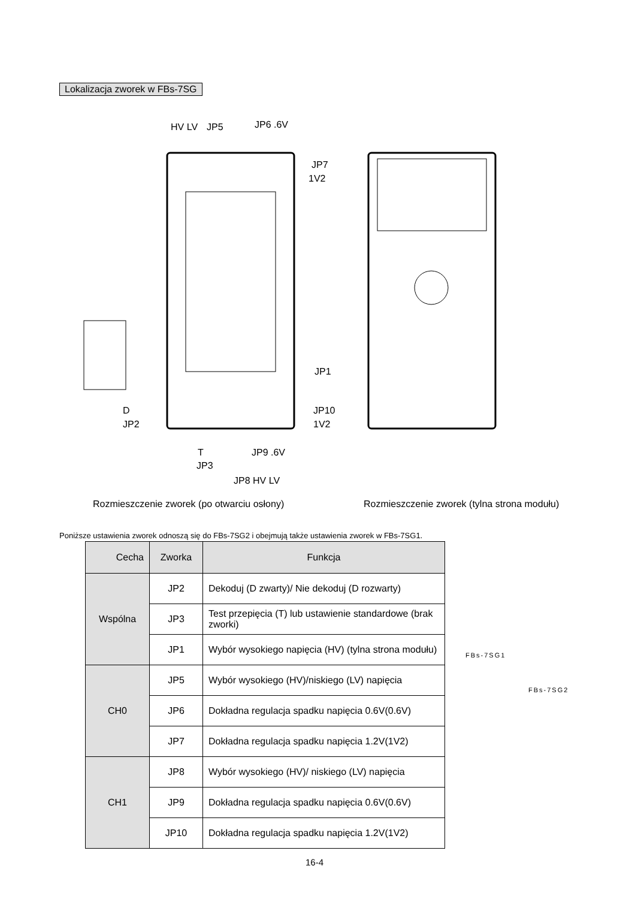Lokalizacja zworek w FBs-7SG
JP5
JP6 .6V
JP7
1V2
JP1
JP10
1V2
D
JP2
T
JP3
JP9 .6V
JP8 HV LV
HV LV
Rozmieszczenie zworek (po otwarciu osłony)
Rozmieszczenie zworek (tylna strona modułu)
Poniższe ustawienia zworek odnoszą się do FBs-7SG2 i obejmują także ustawienia zworek w FBs-7SG1.
| Cecha | Zworka | Funkcja |
| --- | --- | --- |
| Wspólna | JP2 | Dekoduj (D zwarty)/ Nie dekoduj (D rozwarty) |
| | JP3 | Test przepięcia (T) lub ustawienie standardowe (brak zworki) |
| | JP1 | Wybór wysokiego napięcia (HV) (tylna strona modułu) |
| CH0 | JP5 | Wybór wysokiego (HV)/niskiego (LV) napięcia |
| | JP6 | Dokładna regulacja spadku napięcia 0.6V(0.6V) |
| | JP7 | Dokładna regulacja spadku napięcia 1.2V(1V2) |
| CH1 | JP8 | Wybór wysokiego (HV)/ niskiego (LV) napięcia |
| | JP9 | Dokładna regulacja spadku napięcia 0.6V(0.6V) |
| | JP10 | Dokładna regulacja spadku napięcia 1.2V(1V2) |
FBs-7SG1
FBs-7SG2
16-4